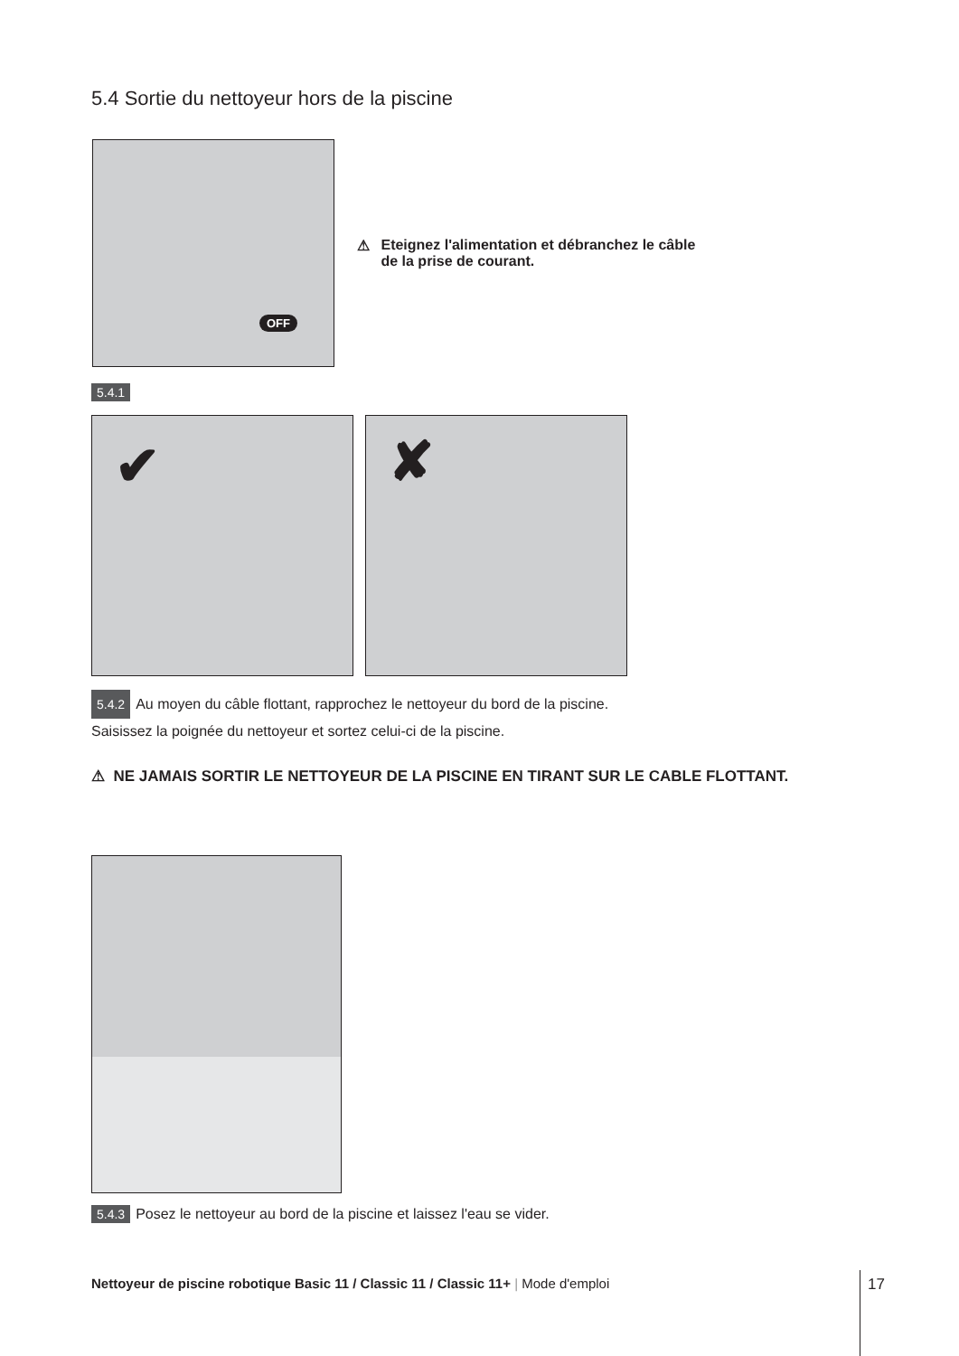5.4 Sortie du nettoyeur hors de la piscine
OFF
⚠ Eteignez l'alimentation et débranchez le câble
de la prise de courant.
5.4.1
✔ ✘
5.4.2 Au moyen du câble flottant, rapprochez le nettoyeur du bord de la piscine.
Saisissez la poignée du nettoyeur et sortez celui-ci de la piscine.
⚠ NE JAMAIS SORTIR LE NETTOYEUR DE LA PISCINE EN TIRANT SUR LE CABLE FLOTTANT.
5.4.3 Posez le nettoyeur au bord de la piscine et laissez l'eau se vider.
Nettoyeur de piscine robotique Basic 11 / Classic 11 / Classic 11+ | Mode d'emploi
17